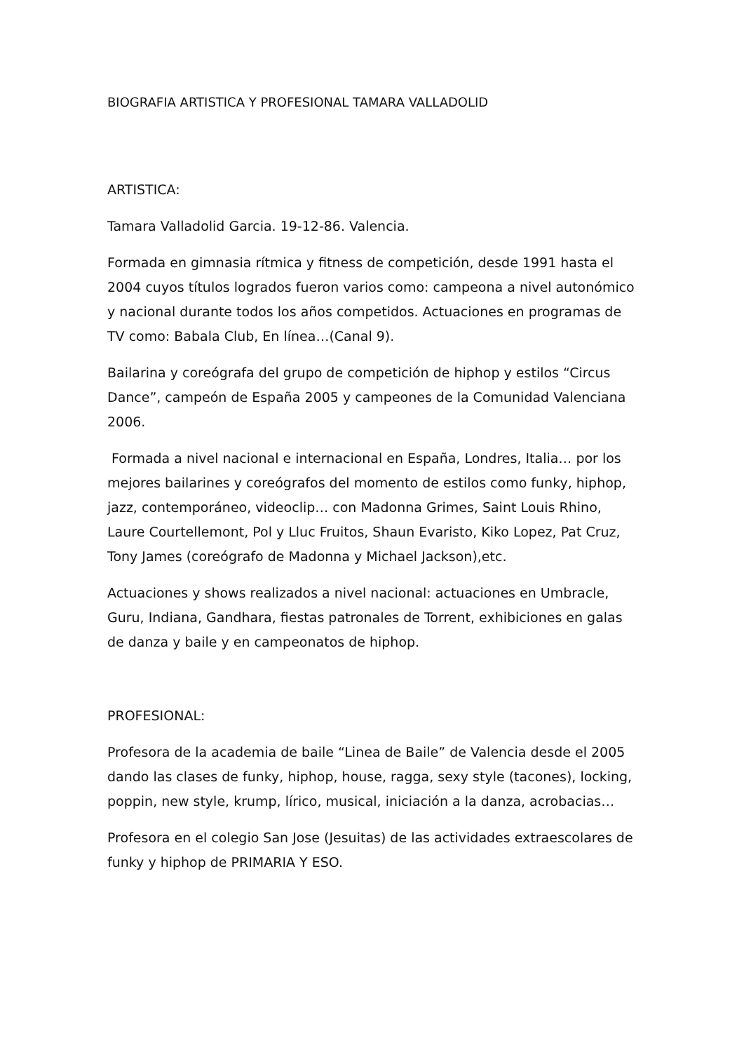BIOGRAFIA ARTISTICA Y PROFESIONAL TAMARA VALLADOLID
ARTISTICA:
Tamara Valladolid Garcia. 19-12-86. Valencia.
Formada en gimnasia rítmica y fitness de competición, desde 1991 hasta el 2004 cuyos títulos logrados fueron varios como: campeona a nivel autonómico y nacional durante todos los años competidos. Actuaciones en programas de TV como: Babala Club, En línea…(Canal 9).
Bailarina y coreógrafa del grupo de competición de hiphop y estilos “Circus Dance”, campeón de España 2005 y campeones de la Comunidad Valenciana 2006.
Formada a nivel nacional e internacional en España, Londres, Italia… por los mejores bailarines y coreógrafos del momento de estilos como funky, hiphop, jazz, contemporáneo, videoclip… con Madonna Grimes, Saint Louis Rhino, Laure Courtellemont, Pol y Lluc Fruitos, Shaun Evaristo, Kiko Lopez, Pat Cruz, Tony James (coreógrafo de Madonna y Michael Jackson),etc.
Actuaciones y shows realizados a nivel nacional: actuaciones en Umbracle, Guru, Indiana, Gandhara, fiestas patronales de Torrent, exhibiciones en galas de danza y baile y en campeonatos de hiphop.
PROFESIONAL:
Profesora de la academia de baile “Linea de Baile” de Valencia desde el 2005 dando las clases de funky, hiphop, house, ragga, sexy style (tacones), locking, poppin, new style, krump, lírico, musical, iniciación a la danza, acrobacias…
Profesora en el colegio San Jose (Jesuitas) de las actividades extraescolares de funky y hiphop de PRIMARIA Y ESO.